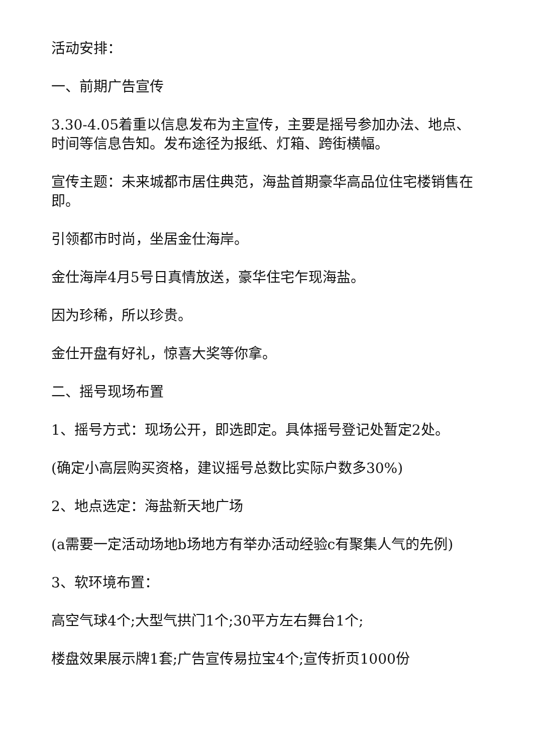活动安排：
一、前期广告宣传
3.30-4.05着重以信息发布为主宣传，主要是摇号参加办法、地点、时间等信息告知。发布途径为报纸、灯箱、跨街横幅。
宣传主题：未来城都市居住典范，海盐首期豪华高品位住宅楼销售在即。
引领都市时尚，坐居金仕海岸。
金仕海岸4月5号日真情放送，豪华住宅乍现海盐。
因为珍稀，所以珍贵。
金仕开盘有好礼，惊喜大奖等你拿。
二、摇号现场布置
1、摇号方式：现场公开，即选即定。具体摇号登记处暂定2处。
(确定小高层购买资格，建议摇号总数比实际户数多30%)
2、地点选定：海盐新天地广场
(a需要一定活动场地b场地方有举办活动经验c有聚集人气的先例)
3、软环境布置：
高空气球4个;大型气拱门1个;30平方左右舞台1个;
楼盘效果展示牌1套;广告宣传易拉宝4个;宣传折页1000份